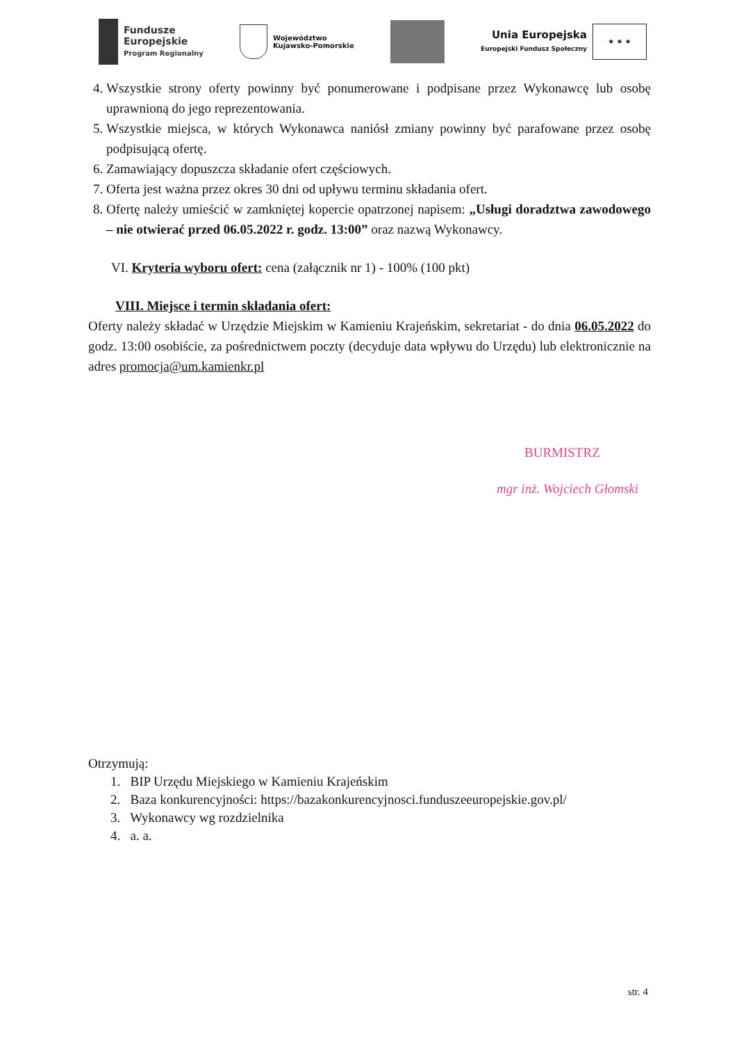Fundusze
Europejskie
Program Regionalny
Województwo
Kujawsko-Pomorskie
Unia Europejska
Europejski Fundusz Społeczny
★ ★ ★
4. Wszystkie strony oferty powinny być ponumerowane i podpisane przez Wykonawcę lub osobę uprawnioną do jego reprezentowania.
5. Wszystkie miejsca, w których Wykonawca naniósł zmiany powinny być parafowane przez osobę podpisującą ofertę.
6. Zamawiający dopuszcza składanie ofert częściowych.
7. Oferta jest ważna przez okres 30 dni od upływu terminu składania ofert.
8. Ofertę należy umieścić w zamkniętej kopercie opatrzonej napisem: „Usługi doradztwa zawodowego – nie otwierać przed 06.05.2022 r. godz. 13:00” oraz nazwą Wykonawcy.
VI. Kryteria wyboru ofert: cena (załącznik nr 1) - 100% (100 pkt)
VIII. Miejsce i termin składania ofert:
Oferty należy składać w Urzędzie Miejskim w Kamieniu Krajeńskim, sekretariat - do dnia 06.05.2022 do godz. 13:00 osobiście, za pośrednictwem poczty (decyduje data wpływu do Urzędu) lub elektronicznie na adres promocja@um.kamienkr.pl
BURMISTRZ
mgr inż. Wojciech Głomski
Otrzymują:
1. BIP Urzędu Miejskiego w Kamieniu Krajeńskim
2. Baza konkurencyjności: https://bazakonkurencyjnosci.funduszeeuropejskie.gov.pl/
3. Wykonawcy wg rozdzielnika
4. a. a.
str. 4